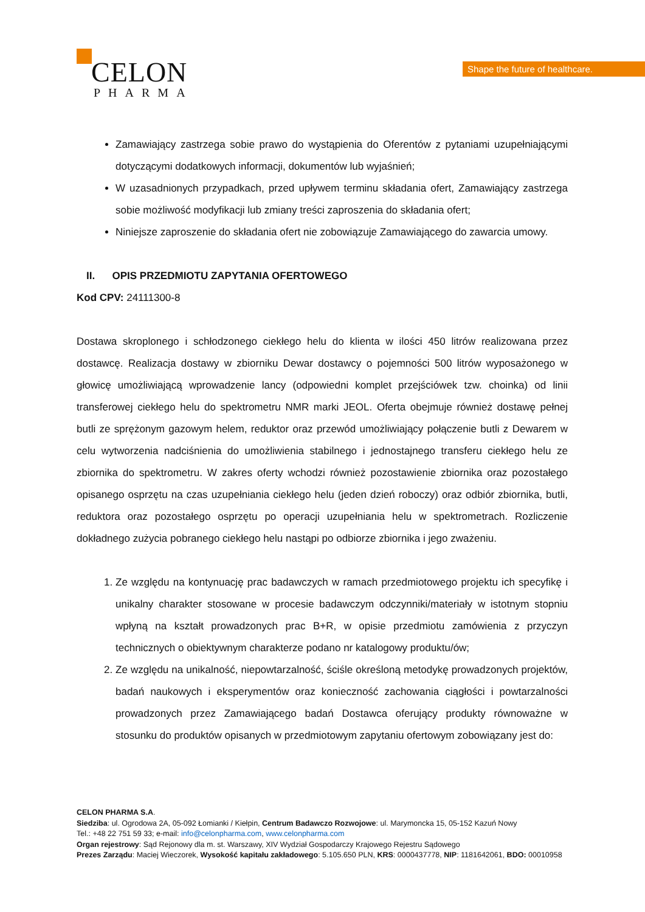CELON
PHARMA
Shape the future of healthcare.
Zamawiający zastrzega sobie prawo do wystąpienia do Oferentów z pytaniami uzupełniającymi dotyczącymi dodatkowych informacji, dokumentów lub wyjaśnień;
W uzasadnionych przypadkach, przed upływem terminu składania ofert, Zamawiający zastrzega sobie możliwość modyfikacji lub zmiany treści zaproszenia do składania ofert;
Niniejsze zaproszenie do składania ofert nie zobowiązuje Zamawiającego do zawarcia umowy.
II. OPIS PRZEDMIOTU ZAPYTANIA OFERTOWEGO
Kod CPV: 24111300-8
Dostawa skroplonego i schłodzonego ciekłego helu do klienta w ilości 450 litrów realizowana przez dostawcę. Realizacja dostawy w zbiorniku Dewar dostawcy o pojemności 500 litrów wyposażonego w głowicę umożliwiającą wprowadzenie lancy (odpowiedni komplet przejściówek tzw. choinka) od linii transferowej ciekłego helu do spektrometru NMR marki JEOL. Oferta obejmuje również dostawę pełnej butli ze sprężonym gazowym helem, reduktor oraz przewód umożliwiający połączenie butli z Dewarem w celu wytworzenia nadciśnienia do umożliwienia stabilnego i jednostajnego transferu ciekłego helu ze zbiornika do spektrometru. W zakres oferty wchodzi również pozostawienie zbiornika oraz pozostałego opisanego osprzętu na czas uzupełniania ciekłego helu (jeden dzień roboczy) oraz odbiór zbiornika, butli, reduktora oraz pozostałego osprzętu po operacji uzupełniania helu w spektrometrach. Rozliczenie dokładnego zużycia pobranego ciekłego helu nastąpi po odbiorze zbiornika i jego zważeniu.
1. Ze względu na kontynuację prac badawczych w ramach przedmiotowego projektu ich specyfikę i unikalny charakter stosowane w procesie badawczym odczynniki/materiały w istotnym stopniu wpłyną na kształt prowadzonych prac B+R, w opisie przedmiotu zamówienia z przyczyn technicznych o obiektywnym charakterze podano nr katalogowy produktu/ów;
2. Ze względu na unikalność, niepowtarzalność, ściśle określoną metodykę prowadzonych projektów, badań naukowych i eksperymentów oraz konieczność zachowania ciągłości i powtarzalności prowadzonych przez Zamawiającego badań Dostawca oferujący produkty równoważne w stosunku do produktów opisanych w przedmiotowym zapytaniu ofertowym zobowiązany jest do:
CELON PHARMA S.A.
Siedziba: ul. Ogrodowa 2A, 05-092 Łomianki / Kiełpin, Centrum Badawczo Rozwojowe: ul. Marymoncka 15, 05-152 Kazuń Nowy
Tel.: +48 22 751 59 33; e-mail: info@celonpharma.com, www.celonpharma.com
Organ rejestrowy: Sąd Rejonowy dla m. st. Warszawy, XIV Wydział Gospodarczy Krajowego Rejestru Sądowego
Prezes Zarządu: Maciej Wieczorek, Wysokość kapitału zakładowego: 5.105.650 PLN, KRS: 0000437778, NIP: 1181642061, BDO: 00010958